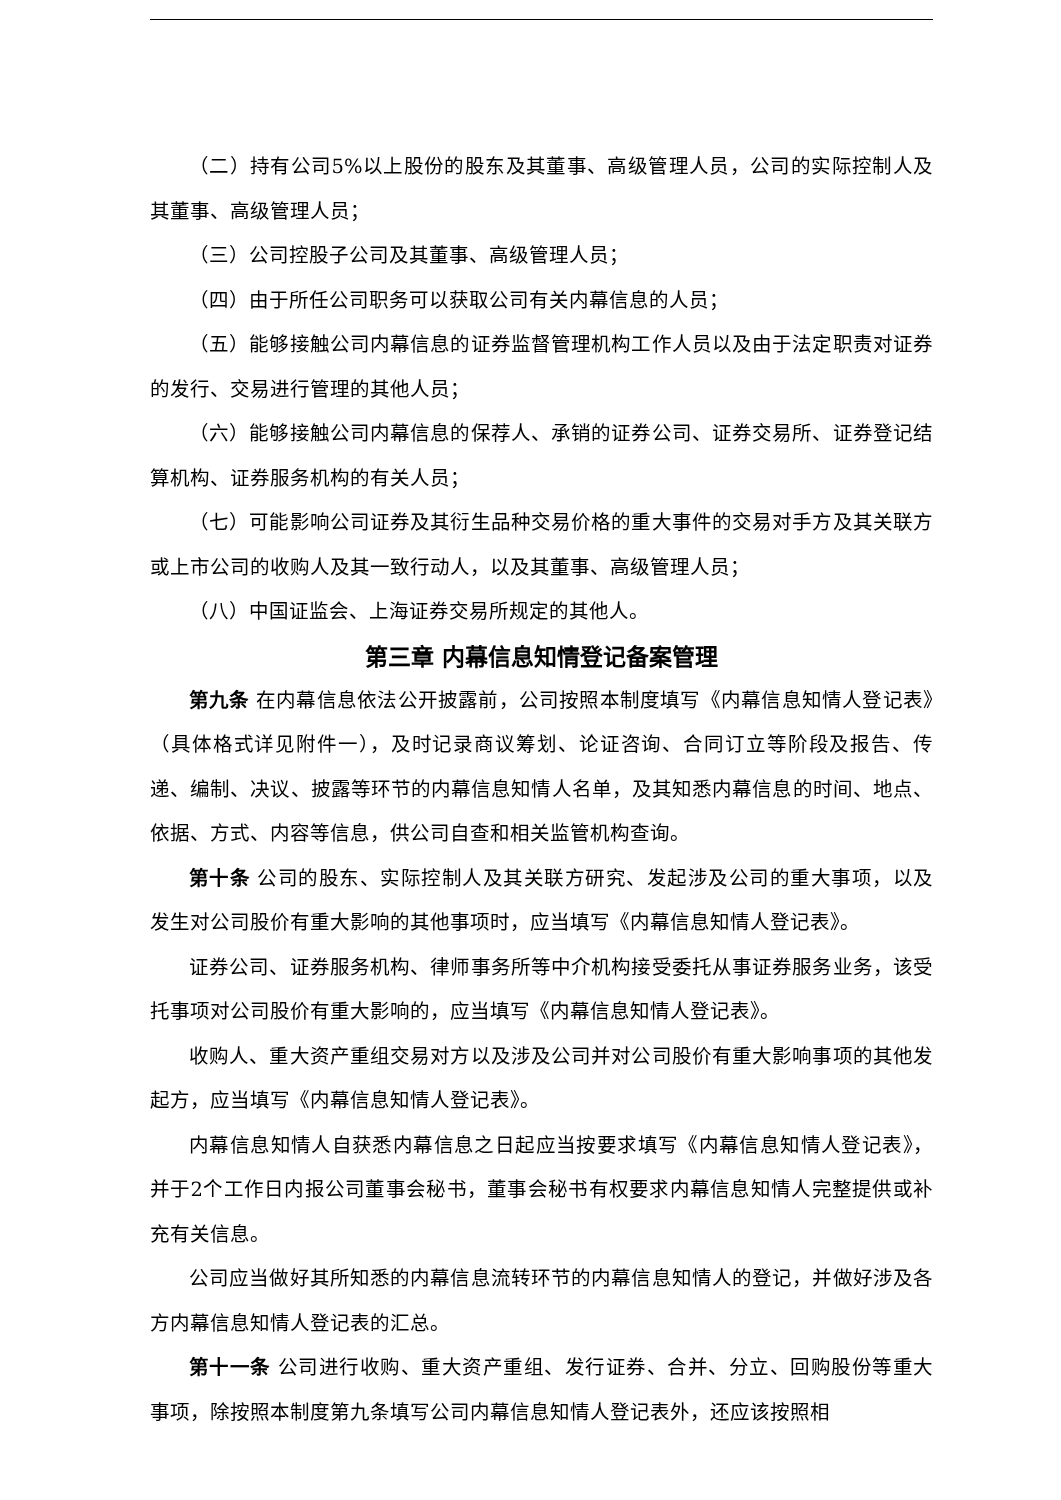（二）持有公司5%以上股份的股东及其董事、高级管理人员，公司的实际控制人及其董事、高级管理人员；
（三）公司控股子公司及其董事、高级管理人员；
（四）由于所任公司职务可以获取公司有关内幕信息的人员；
（五）能够接触公司内幕信息的证券监督管理机构工作人员以及由于法定职责对证券的发行、交易进行管理的其他人员；
（六）能够接触公司内幕信息的保荐人、承销的证券公司、证券交易所、证券登记结算机构、证券服务机构的有关人员；
（七）可能影响公司证券及其衍生品种交易价格的重大事件的交易对手方及其关联方或上市公司的收购人及其一致行动人，以及其董事、高级管理人员；
（八）中国证监会、上海证券交易所规定的其他人。
第三章 内幕信息知情登记备案管理
第九条 在内幕信息依法公开披露前，公司按照本制度填写《内幕信息知情人登记表》（具体格式详见附件一），及时记录商议筹划、论证咨询、合同订立等阶段及报告、传递、编制、决议、披露等环节的内幕信息知情人名单，及其知悉内幕信息的时间、地点、依据、方式、内容等信息，供公司自查和相关监管机构查询。
第十条 公司的股东、实际控制人及其关联方研究、发起涉及公司的重大事项，以及发生对公司股价有重大影响的其他事项时，应当填写《内幕信息知情人登记表》。
证券公司、证券服务机构、律师事务所等中介机构接受委托从事证券服务业务，该受托事项对公司股价有重大影响的，应当填写《内幕信息知情人登记表》。
收购人、重大资产重组交易对方以及涉及公司并对公司股价有重大影响事项的其他发起方，应当填写《内幕信息知情人登记表》。
内幕信息知情人自获悉内幕信息之日起应当按要求填写《内幕信息知情人登记表》，并于2个工作日内报公司董事会秘书，董事会秘书有权要求内幕信息知情人完整提供或补充有关信息。
公司应当做好其所知悉的内幕信息流转环节的内幕信息知情人的登记，并做好涉及各方内幕信息知情人登记表的汇总。
第十一条 公司进行收购、重大资产重组、发行证券、合并、分立、回购股份等重大事项，除按照本制度第九条填写公司内幕信息知情人登记表外，还应该按照相